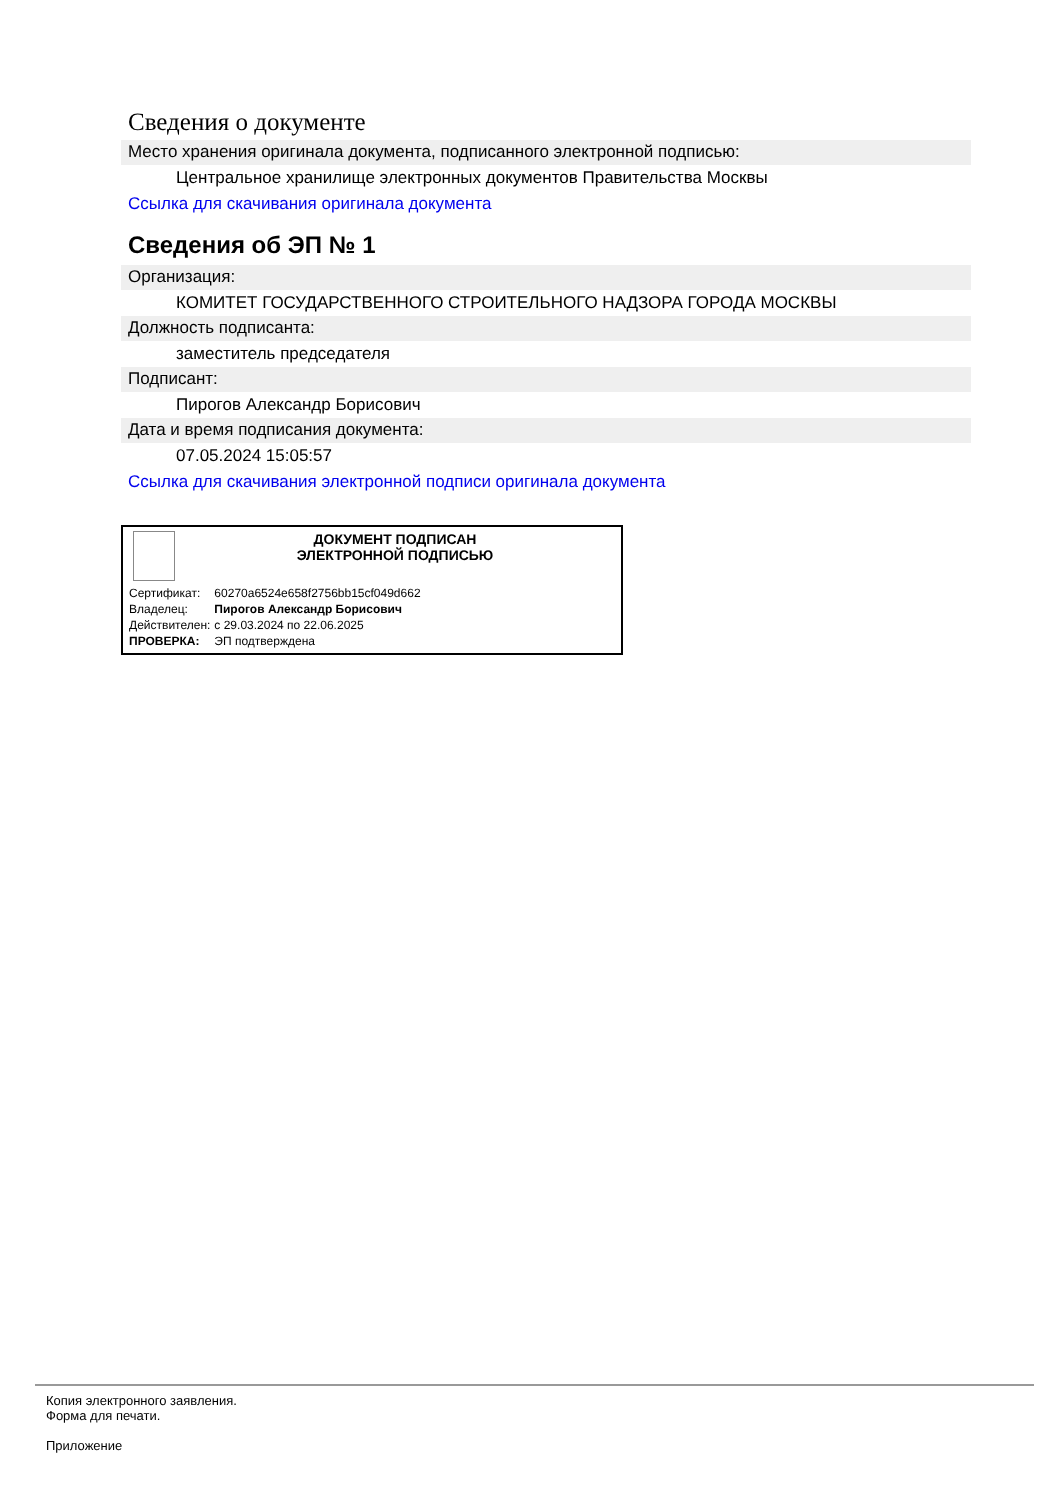Сведения о документе
Место хранения оригинала документа, подписанного электронной подписью:
Центральное хранилище электронных документов Правительства Москвы
Ссылка для скачивания оригинала документа
Сведения об ЭП № 1
Организация:
КОМИТЕТ ГОСУДАРСТВЕННОГО СТРОИТЕЛЬНОГО НАДЗОРА ГОРОДА МОСКВЫ
Должность подписанта:
заместитель председателя
Подписант:
Пирогов Александр Борисович
Дата и время подписания документа:
07.05.2024 15:05:57
Ссылка для скачивания электронной подписи оригинала документа
ДОКУМЕНТ ПОДПИСАН
ЭЛЕКТРОННОЙ ПОДПИСЬЮ
| Сертификат: | 60270a6524e658f2756bb15cf049d662 |
| Владелец: | Пирогов Александр Борисович |
| Действителен: | с 29.03.2024 по 22.06.2025 |
| ПРОВЕРКА: | ЭП подтверждена |
Копия электронного заявления.
Форма для печати.
Приложение